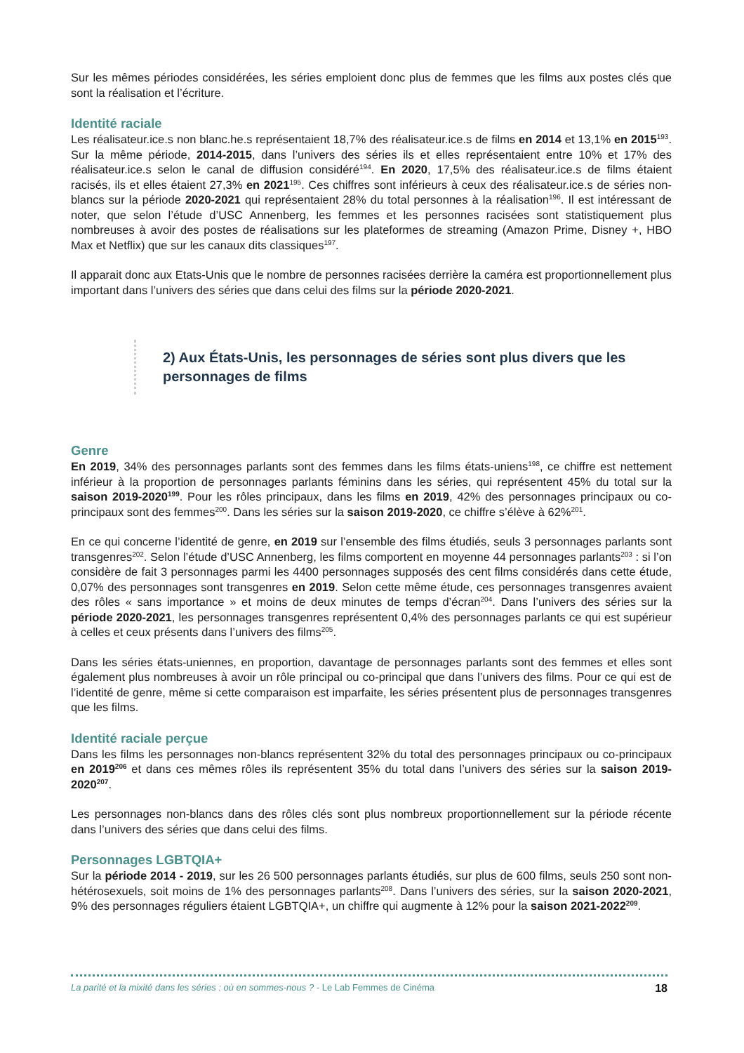Sur les mêmes périodes considérées, les séries emploient donc plus de femmes que les films aux postes clés que sont la réalisation et l’écriture.
Identité raciale
Les réalisateur.ice.s non blanc.he.s représentaient 18,7% des réalisateur.ice.s de films en 2014 et 13,1% en 2015<sup>193</sup>. Sur la même période, 2014-2015, dans l’univers des séries ils et elles représentaient entre 10% et 17% des réalisateur.ice.s selon le canal de diffusion considéré<sup>194</sup>. En 2020, 17,5% des réalisateur.ice.s de films étaient racisés, ils et elles étaient 27,3% en 2021<sup>195</sup>. Ces chiffres sont inférieurs à ceux des réalisateur.ice.s de séries non-blancs sur la période 2020-2021 qui représentaient 28% du total personnes à la réalisation<sup>196</sup>. Il est intéressant de noter, que selon l’étude d’USC Annenberg, les femmes et les personnes racisées sont statistiquement plus nombreuses à avoir des postes de réalisations sur les plateformes de streaming (Amazon Prime, Disney +, HBO Max et Netflix) que sur les canaux dits classiques<sup>197</sup>.
Il apparait donc aux Etats-Unis que le nombre de personnes racisées derrière la caméra est proportionnellement plus important dans l’univers des séries que dans celui des films sur la période 2020-2021.
2) Aux États-Unis, les personnages de séries sont plus divers que les personnages de films
Genre
En 2019, 34% des personnages parlants sont des femmes dans les films états-uniens<sup>198</sup>, ce chiffre est nettement inférieur à la proportion de personnages parlants féminins dans les séries, qui représentent 45% du total sur la saison 2019-2020<sup>199</sup>. Pour les rôles principaux, dans les films en 2019, 42% des personnages principaux ou co-principaux sont des femmes<sup>200</sup>. Dans les séries sur la saison 2019-2020, ce chiffre s’élève à 62%<sup>201</sup>.
En ce qui concerne l’identité de genre, en 2019 sur l’ensemble des films étudiés, seuls 3 personnages parlants sont transgenres<sup>202</sup>. Selon l’étude d’USC Annenberg, les films comportent en moyenne 44 personnages parlants<sup>203</sup> : si l’on considère de fait 3 personnages parmi les 4400 personnages supposés des cent films considérés dans cette étude, 0,07% des personnages sont transgenres en 2019. Selon cette même étude, ces personnages transgenres avaient des rôles « sans importance » et moins de deux minutes de temps d’écran<sup>204</sup>. Dans l’univers des séries sur la période 2020-2021, les personnages transgenres représentent 0,4% des personnages parlants ce qui est supérieur à celles et ceux présents dans l’univers des films<sup>205</sup>.
Dans les séries états-uniennes, en proportion, davantage de personnages parlants sont des femmes et elles sont également plus nombreuses à avoir un rôle principal ou co-principal que dans l’univers des films. Pour ce qui est de l’identité de genre, même si cette comparaison est imparfaite, les séries présentent plus de personnages transgenres que les films.
Identité raciale perçue
Dans les films les personnages non-blancs représentent 32% du total des personnages principaux ou co-principaux en 2019<sup>206</sup> et dans ces mêmes rôles ils représentent 35% du total dans l’univers des séries sur la saison 2019-2020<sup>207</sup>.
Les personnages non-blancs dans des rôles clés sont plus nombreux proportionnellement sur la période récente dans l’univers des séries que dans celui des films.
Personnages LGBTQIA+
Sur la période 2014 - 2019, sur les 26 500 personnages parlants étudiés, sur plus de 600 films, seuls 250 sont non-hétérosexuels, soit moins de 1% des personnages parlants<sup>208</sup>. Dans l’univers des séries, sur la saison 2020-2021, 9% des personnages réguliers étaient LGBTQIA+, un chiffre qui augmente à 12% pour la saison 2021-2022<sup>209</sup>.
La parité et la mixité dans les séries : où en sommes-nous ? - Le Lab Femmes de Cinéma 18